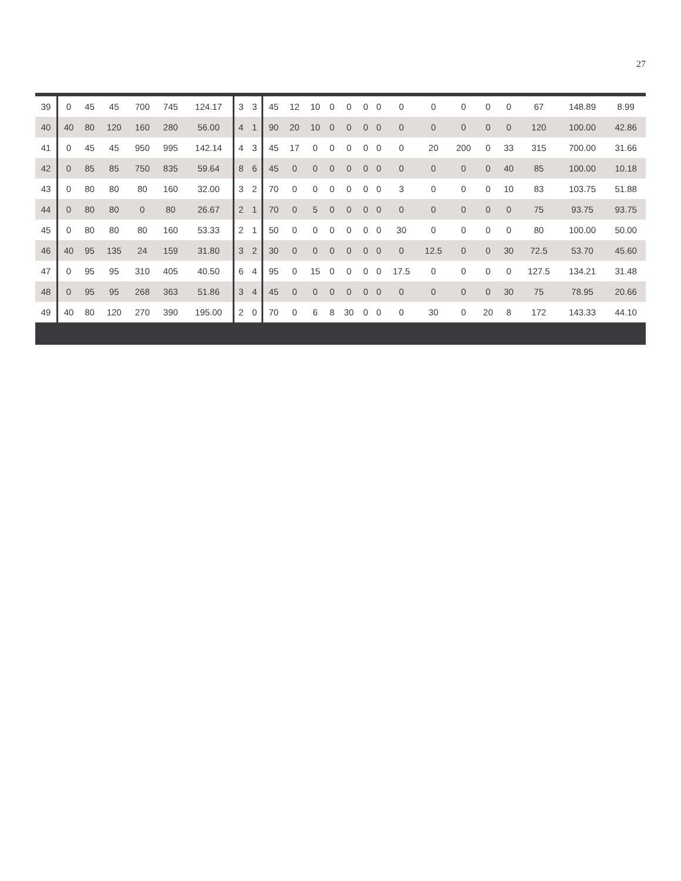27
| 39 | 0 | 45 | 45 | 700 | 745 | 124.17 | 3 | 3 | 45 | 12 | 10 | 0 | 0 | 0 | 0 | 0 | 0 | 0 | 0 | 0 | 67 | 148.89 | 8.99 |
| 40 | 40 | 80 | 120 | 160 | 280 | 56.00 | 4 | 1 | 90 | 20 | 10 | 0 | 0 | 0 | 0 | 0 | 0 | 0 | 0 | 0 | 120 | 100.00 | 42.86 |
| 41 | 0 | 45 | 45 | 950 | 995 | 142.14 | 4 | 3 | 45 | 17 | 0 | 0 | 0 | 0 | 0 | 0 | 20 | 200 | 0 | 33 | 315 | 700.00 | 31.66 |
| 42 | 0 | 85 | 85 | 750 | 835 | 59.64 | 8 | 6 | 45 | 0 | 0 | 0 | 0 | 0 | 0 | 0 | 0 | 0 | 0 | 40 | 85 | 100.00 | 10.18 |
| 43 | 0 | 80 | 80 | 80 | 160 | 32.00 | 3 | 2 | 70 | 0 | 0 | 0 | 0 | 0 | 0 | 3 | 0 | 0 | 0 | 10 | 83 | 103.75 | 51.88 |
| 44 | 0 | 80 | 80 | 0 | 80 | 26.67 | 2 | 1 | 70 | 0 | 5 | 0 | 0 | 0 | 0 | 0 | 0 | 0 | 0 | 0 | 75 | 93.75 | 93.75 |
| 45 | 0 | 80 | 80 | 80 | 160 | 53.33 | 2 | 1 | 50 | 0 | 0 | 0 | 0 | 0 | 0 | 30 | 0 | 0 | 0 | 0 | 80 | 100.00 | 50.00 |
| 46 | 40 | 95 | 135 | 24 | 159 | 31.80 | 3 | 2 | 30 | 0 | 0 | 0 | 0 | 0 | 0 | 0 | 12.5 | 0 | 0 | 30 | 72.5 | 53.70 | 45.60 |
| 47 | 0 | 95 | 95 | 310 | 405 | 40.50 | 6 | 4 | 95 | 0 | 15 | 0 | 0 | 0 | 0 | 17.5 | 0 | 0 | 0 | 0 | 127.5 | 134.21 | 31.48 |
| 48 | 0 | 95 | 95 | 268 | 363 | 51.86 | 3 | 4 | 45 | 0 | 0 | 0 | 0 | 0 | 0 | 0 | 0 | 0 | 0 | 30 | 75 | 78.95 | 20.66 |
| 49 | 40 | 80 | 120 | 270 | 390 | 195.00 | 2 | 0 | 70 | 0 | 6 | 8 | 30 | 0 | 0 | 0 | 30 | 0 | 20 | 8 | 172 | 143.33 | 44.10 |